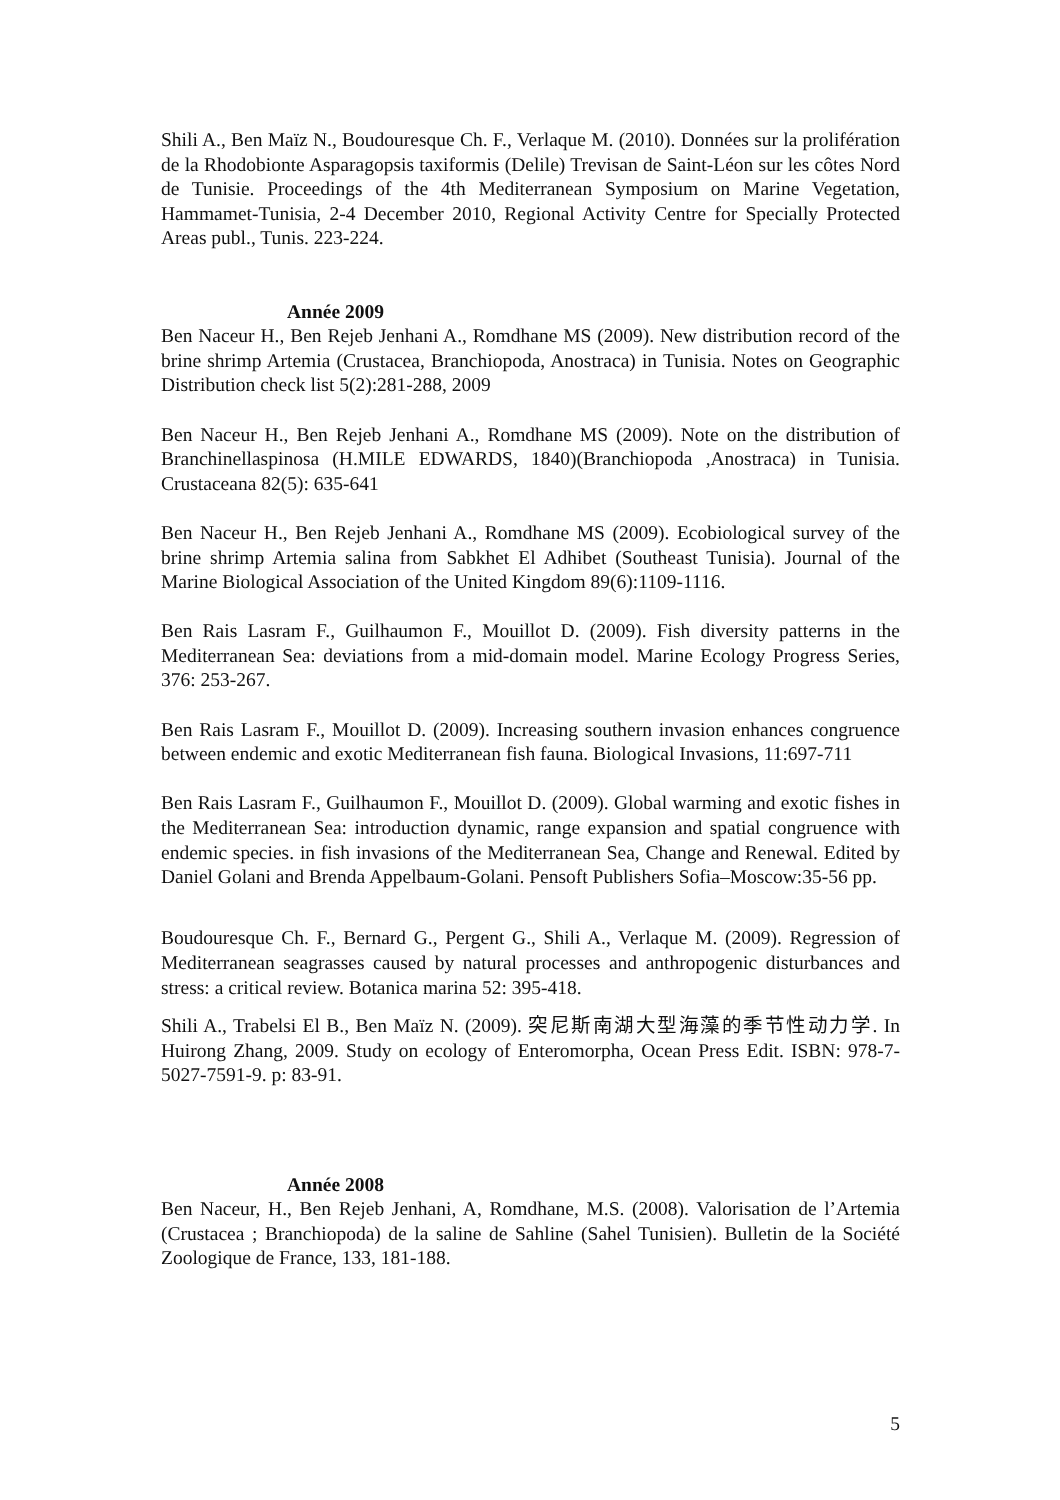Shili A., Ben Maïz N., Boudouresque Ch. F., Verlaque M. (2010). Données sur la prolifération de la Rhodobionte Asparagopsis taxiformis (Delile) Trevisan de Saint-Léon sur les côtes Nord de Tunisie. Proceedings of the 4th Mediterranean Symposium on Marine Vegetation, Hammamet-Tunisia, 2-4 December 2010, Regional Activity Centre for Specially Protected Areas publ., Tunis. 223-224.
Année 2009
Ben Naceur H., Ben Rejeb Jenhani A., Romdhane MS (2009). New distribution record of the brine shrimp Artemia (Crustacea, Branchiopoda, Anostraca) in Tunisia. Notes on Geographic Distribution check list 5(2):281-288, 2009
Ben Naceur H., Ben Rejeb Jenhani A., Romdhane MS (2009). Note on the distribution of Branchinellaspinosa (H.MILE EDWARDS, 1840)(Branchiopoda ,Anostraca) in Tunisia. Crustaceana 82(5): 635-641
Ben Naceur H., Ben Rejeb Jenhani A., Romdhane MS (2009). Ecobiological survey of the brine shrimp Artemia salina from Sabkhet El Adhibet (Southeast Tunisia). Journal of the Marine Biological Association of the United Kingdom 89(6):1109-1116.
Ben Rais Lasram F., Guilhaumon F., Mouillot D. (2009). Fish diversity patterns in the Mediterranean Sea: deviations from a mid-domain model. Marine Ecology Progress Series, 376: 253-267.
Ben Rais Lasram F., Mouillot D. (2009). Increasing southern invasion enhances congruence between endemic and exotic Mediterranean fish fauna. Biological Invasions, 11:697-711
Ben Rais Lasram F., Guilhaumon F., Mouillot D. (2009). Global warming and exotic fishes in the Mediterranean Sea: introduction dynamic, range expansion and spatial congruence with endemic species. in fish invasions of the Mediterranean Sea, Change and Renewal. Edited by Daniel Golani and Brenda Appelbaum-Golani. Pensoft Publishers Sofia–Moscow:35-56 pp.
Boudouresque Ch. F., Bernard G., Pergent G., Shili A., Verlaque M. (2009). Regression of Mediterranean seagrasses caused by natural processes and anthropogenic disturbances and stress: a critical review. Botanica marina 52: 395-418.
Shili A., Trabelsi El B., Ben Maïz N. (2009). 突尼斯南湖大型海藻的季节性动力学. In Huirong Zhang, 2009. Study on ecology of Enteromorpha, Ocean Press Edit. ISBN: 978-7-5027-7591-9. p: 83-91.
Année 2008
Ben Naceur, H., Ben Rejeb Jenhani, A, Romdhane, M.S. (2008). Valorisation de l’Artemia (Crustacea ; Branchiopoda) de la saline de Sahline (Sahel Tunisien). Bulletin de la Société Zoologique de France, 133, 181-188.
5